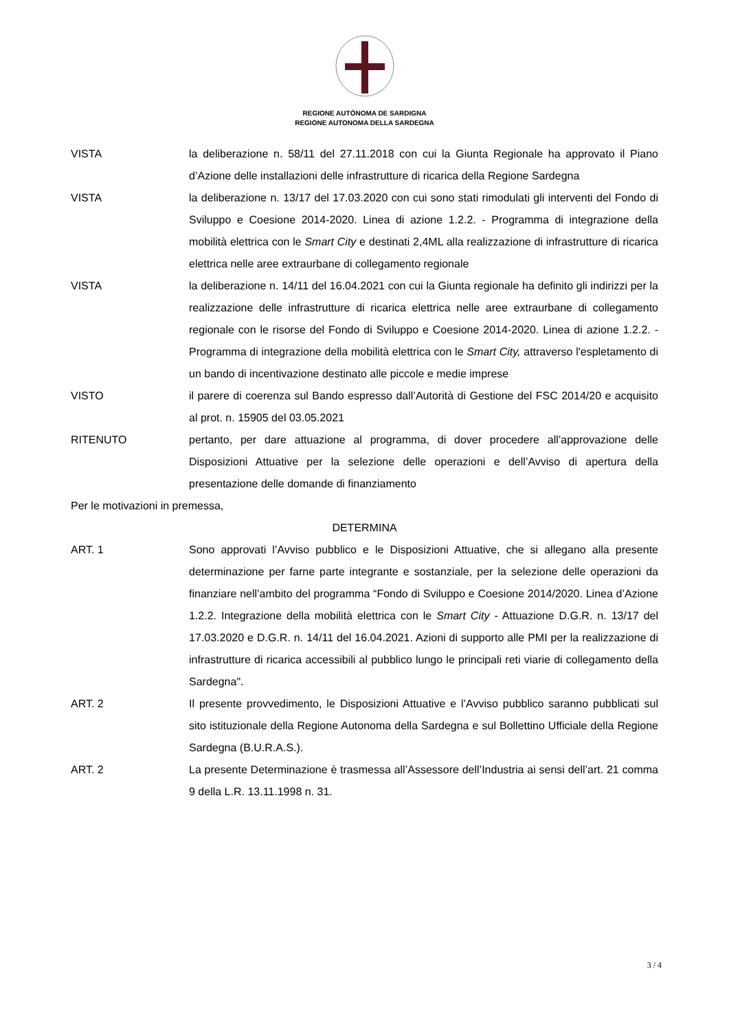REGIONE AUTÒNOMA DE SARDIGNA
REGIONE AUTONOMA DELLA SARDEGNA
VISTA la deliberazione n. 58/11 del 27.11.2018 con cui la Giunta Regionale ha approvato il Piano d’Azione delle installazioni delle infrastrutture di ricarica della Regione Sardegna
VISTA la deliberazione n. 13/17 del 17.03.2020 con cui sono stati rimodulati gli interventi del Fondo di Sviluppo e Coesione 2014-2020. Linea di azione 1.2.2. - Programma di integrazione della mobilità elettrica con le Smart City e destinati 2,4ML alla realizzazione di infrastrutture di ricarica elettrica nelle aree extraurbane di collegamento regionale
VISTA la deliberazione n. 14/11 del 16.04.2021 con cui la Giunta regionale ha definito gli indirizzi per la realizzazione delle infrastrutture di ricarica elettrica nelle aree extraurbane di collegamento regionale con le risorse del Fondo di Sviluppo e Coesione 2014-2020. Linea di azione 1.2.2. - Programma di integrazione della mobilità elettrica con le Smart City, attraverso l'espletamento di un bando di incentivazione destinato alle piccole e medie imprese
VISTO il parere di coerenza sul Bando espresso dall’Autorità di Gestione del FSC 2014/20 e acquisito al prot. n. 15905 del 03.05.2021
RITENUTO pertanto, per dare attuazione al programma, di dover procedere all’approvazione delle Disposizioni Attuative per la selezione delle operazioni e dell’Avviso di apertura della presentazione delle domande di finanziamento
Per le motivazioni in premessa,
DETERMINA
ART. 1 Sono approvati l’Avviso pubblico e le Disposizioni Attuative, che si allegano alla presente determinazione per farne parte integrante e sostanziale, per la selezione delle operazioni da finanziare nell’ambito del programma “Fondo di Sviluppo e Coesione 2014/2020. Linea d’Azione 1.2.2. Integrazione della mobilità elettrica con le Smart City - Attuazione D.G.R. n. 13/17 del 17.03.2020 e D.G.R. n. 14/11 del 16.04.2021. Azioni di supporto alle PMI per la realizzazione di infrastrutture di ricarica accessibili al pubblico lungo le principali reti viarie di collegamento della Sardegna".
ART. 2 Il presente provvedimento, le Disposizioni Attuative e l’Avviso pubblico saranno pubblicati sul sito istituzionale della Regione Autonoma della Sardegna e sul Bollettino Ufficiale della Regione Sardegna (B.U.R.A.S.).
ART. 2 La presente Determinazione è trasmessa all’Assessore dell’Industria ai sensi dell’art. 21 comma 9 della L.R. 13.11.1998 n. 31.
3 / 4